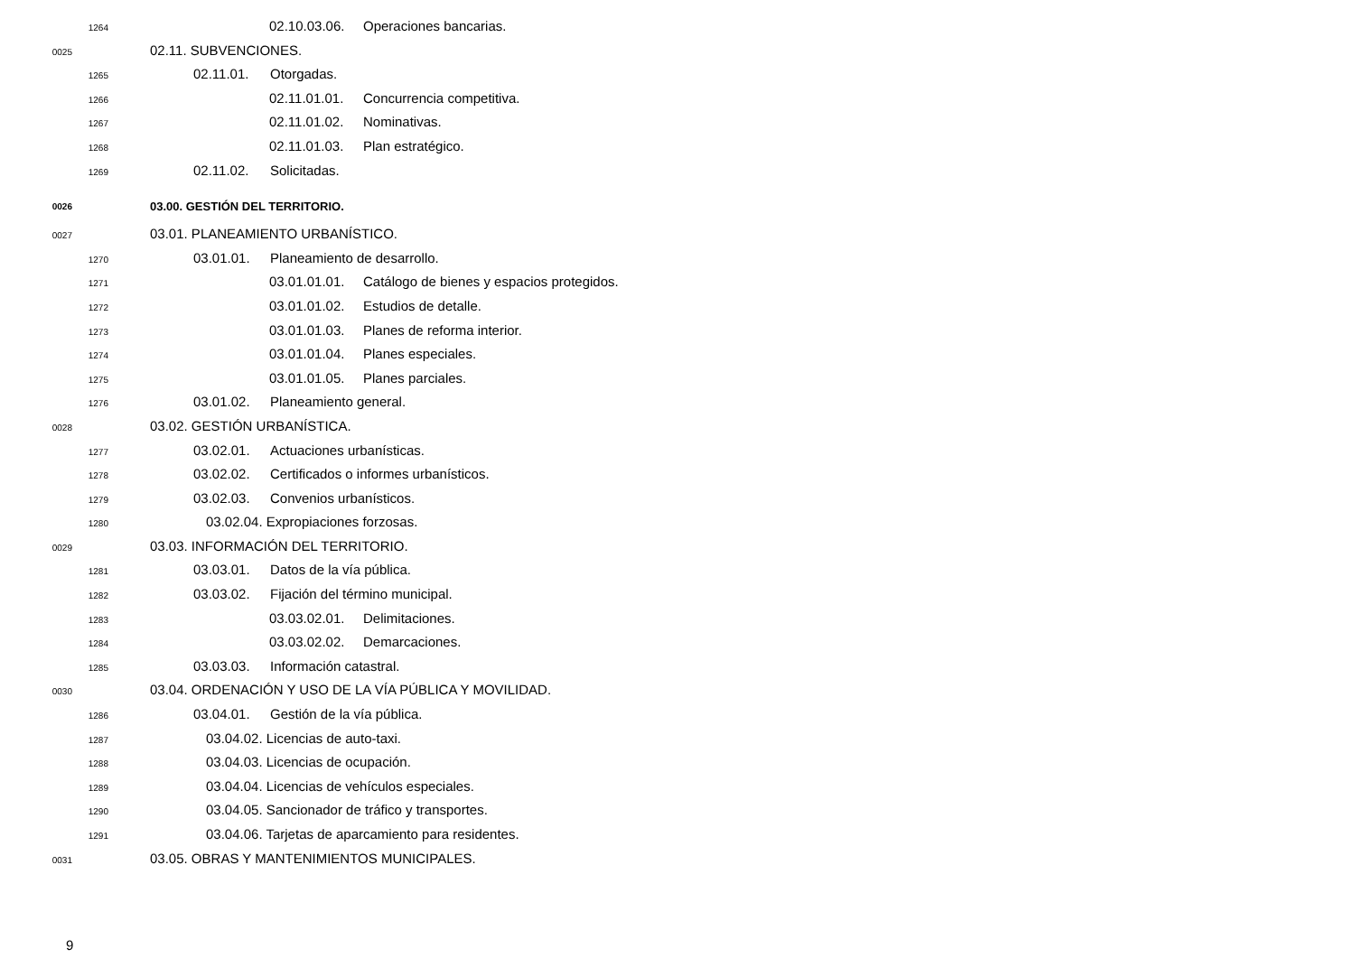1264 02.10.03.06. Operaciones bancarias.
0025 02.11. SUBVENCIONES.
1265 02.11.01. Otorgadas.
1266 02.11.01.01. Concurrencia competitiva.
1267 02.11.01.02. Nominativas.
1268 02.11.01.03. Plan estratégico.
1269 02.11.02. Solicitadas.
0026 03.00. GESTIÓN DEL TERRITORIO.
0027 03.01. PLANEAMIENTO URBANÍSTICO.
1270 03.01.01. Planeamiento de desarrollo.
1271 03.01.01.01. Catálogo de bienes y espacios protegidos.
1272 03.01.01.02. Estudios de detalle.
1273 03.01.01.03. Planes de reforma interior.
1274 03.01.01.04. Planes especiales.
1275 03.01.01.05. Planes parciales.
1276 03.01.02. Planeamiento general.
0028 03.02. GESTIÓN URBANÍSTICA.
1277 03.02.01. Actuaciones urbanísticas.
1278 03.02.02. Certificados o informes urbanísticos.
1279 03.02.03. Convenios urbanísticos.
1280 03.02.04. Expropiaciones forzosas.
0029 03.03. INFORMACIÓN DEL TERRITORIO.
1281 03.03.01. Datos de la vía pública.
1282 03.03.02. Fijación del término municipal.
1283 03.03.02.01. Delimitaciones.
1284 03.03.02.02. Demarcaciones.
1285 03.03.03. Información catastral.
0030 03.04. ORDENACIÓN Y USO DE LA VÍA PÚBLICA Y MOVILIDAD.
1286 03.04.01. Gestión de la vía pública.
1287 03.04.02. Licencias de auto-taxi.
1288 03.04.03. Licencias de ocupación.
1289 03.04.04. Licencias de vehículos especiales.
1290 03.04.05. Sancionador de tráfico y transportes.
1291 03.04.06. Tarjetas de aparcamiento para residentes.
0031 03.05. OBRAS Y MANTENIMIENTOS MUNICIPALES.
9